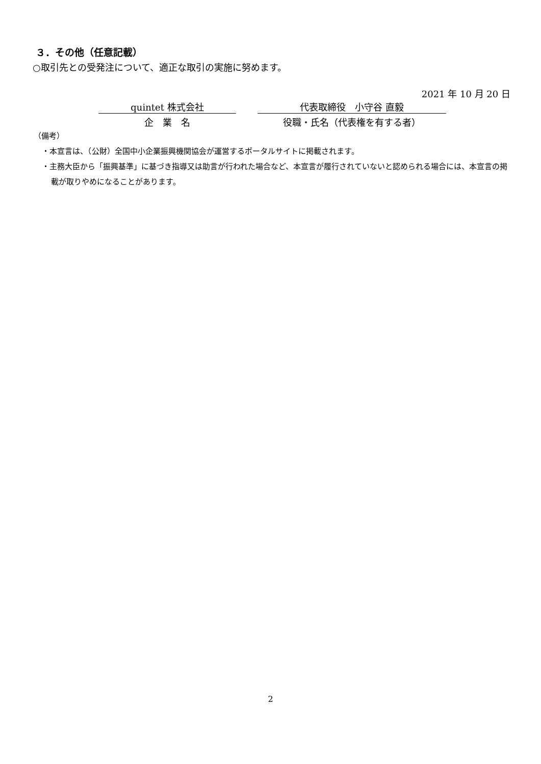３．その他（任意記載）
○取引先との受発注について、適正な取引の実施に努めます。
2021 年 10 月 20 日
quintet 株式会社 代表取締役　小守谷 直毅
企　業　名 役職・氏名（代表権を有する者）
（備考）
・本宣言は、（公財）全国中小企業振興機関協会が運営するポータルサイトに掲載されます。
・主務大臣から「振興基準」に基づき指導又は助言が行われた場合など、本宣言が履行されていないと認められる場合には、本宣言の掲載が取りやめになることがあります。
2